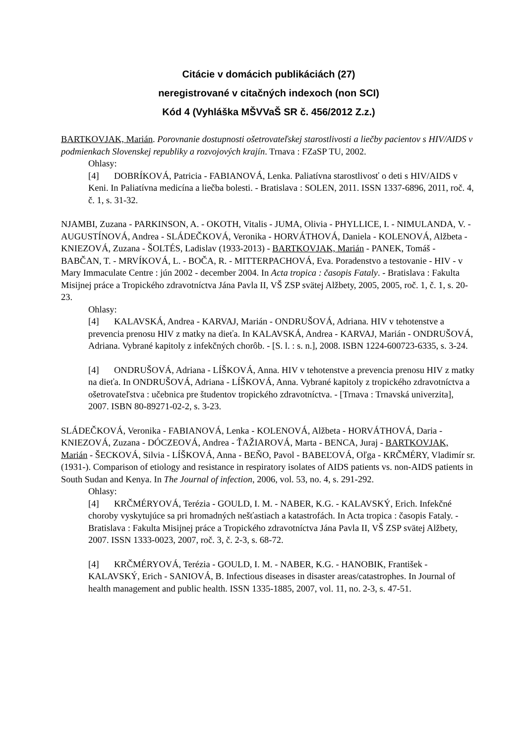Citácie v domácich publikáciách (27)
neregistrované v citačných indexoch (non SCI)
Kód 4 (Vyhláška MŠVVaŠ SR č. 456/2012 Z.z.)
BARTKOVJAK, Marián. Porovnanie dostupnosti ošetrovateľskej starostlivosti a liečby pacientov s HIV/AIDS v podmienkach Slovenskej republiky a rozvojových krajín. Trnava : FZaSP TU, 2002.
Ohlasy:
[4] DOBRÍKOVÁ, Patricia - FABIANOVÁ, Lenka. Paliatívna starostlivosť o deti s HIV/AIDS v Keni. In Paliatívna medicína a liečba bolesti. - Bratislava : SOLEN, 2011. ISSN 1337-6896, 2011, roč. 4, č. 1, s. 31-32.
NJAMBI, Zuzana - PARKINSON, A. - OKOTH, Vitalis - JUMA, Olivia - PHYLLICE, I. - NIMULANDA, V. - AUGUSTÍNOVÁ, Andrea - SLÁDEČKOVÁ, Veronika - HORVÁTHOVÁ, Daniela - KOLENOVÁ, Alžbeta - KNIEZOVÁ, Zuzana - ŠOLTÉS, Ladislav (1933-2013) - BARTKOVJAK, Marián - PANEK, Tomáš - BABČAN, T. - MRVÍKOVÁ, L. - BOČA, R. - MITTERPACHOVÁ, Eva. Poradenstvo a testovanie - HIV - v Mary Immaculate Centre : jún 2002 - december 2004. In Acta tropica : časopis Fataly. - Bratislava : Fakulta Misijnej práce a Tropického zdravotníctva Jána Pavla II, VŠ ZSP svätej Alžbety, 2005, 2005, roč. 1, č. 1, s. 20-23.
Ohlasy:
[4] KALAVSKÁ, Andrea - KARVAJ, Marián - ONDRUŠOVÁ, Adriana. HIV v tehotenstve a prevencia prenosu HIV z matky na dieťa. In KALAVSKÁ, Andrea - KARVAJ, Marián - ONDRUŠOVÁ, Adriana. Vybrané kapitoly z infekčných chorôb. - [S. l. : s. n.], 2008. ISBN 1224-600723-6335, s. 3-24.
[4] ONDRUŠOVÁ, Adriana - LÍŠKOVÁ, Anna. HIV v tehotenstve a prevencia prenosu HIV z matky na dieťa. In ONDRUŠOVÁ, Adriana - LÍŠKOVÁ, Anna. Vybrané kapitoly z tropického zdravotníctva a ošetrovateľstva : učebnica pre študentov tropického zdravotníctva. - [Trnava : Trnavská univerzita], 2007. ISBN 80-89271-02-2, s. 3-23.
SLÁDEČKOVÁ, Veronika - FABIANOVÁ, Lenka - KOLENOVÁ, Alžbeta - HORVÁTHOVÁ, Daria - KNIEZOVÁ, Zuzana - DÓCZEOVÁ, Andrea - ŤAŽIAROVÁ, Marta - BENCA, Juraj - BARTKOVJAK, Marián - ŠECKOVÁ, Silvia - LÍŠKOVÁ, Anna - BEŇO, Pavol - BABEĽOVÁ, Oľga - KRČMÉRY, Vladimír sr. (1931-). Comparison of etiology and resistance in respiratory isolates of AIDS patients vs. non-AIDS patients in South Sudan and Kenya. In The Journal of infection, 2006, vol. 53, no. 4, s. 291-292.
Ohlasy:
[4] KRČMÉRYOVÁ, Terézia - GOULD, I. M. - NABER, K.G. - KALAVSKÝ, Erich. Infekčné choroby vyskytujúce sa pri hromadných nešťastiach a katastrofách. In Acta tropica : časopis Fataly. - Bratislava : Fakulta Misijnej práce a Tropického zdravotníctva Jána Pavla II, VŠ ZSP svätej Alžbety, 2007. ISSN 1333-0023, 2007, roč. 3, č. 2-3, s. 68-72.
[4] KRČMÉRYOVÁ, Terézia - GOULD, I. M. - NABER, K.G. - HANOBIK, František - KALAVSKÝ, Erich - SANIOVÁ, B. Infectious diseases in disaster areas/catastrophes. In Journal of health management and public health. ISSN 1335-1885, 2007, vol. 11, no. 2-3, s. 47-51.